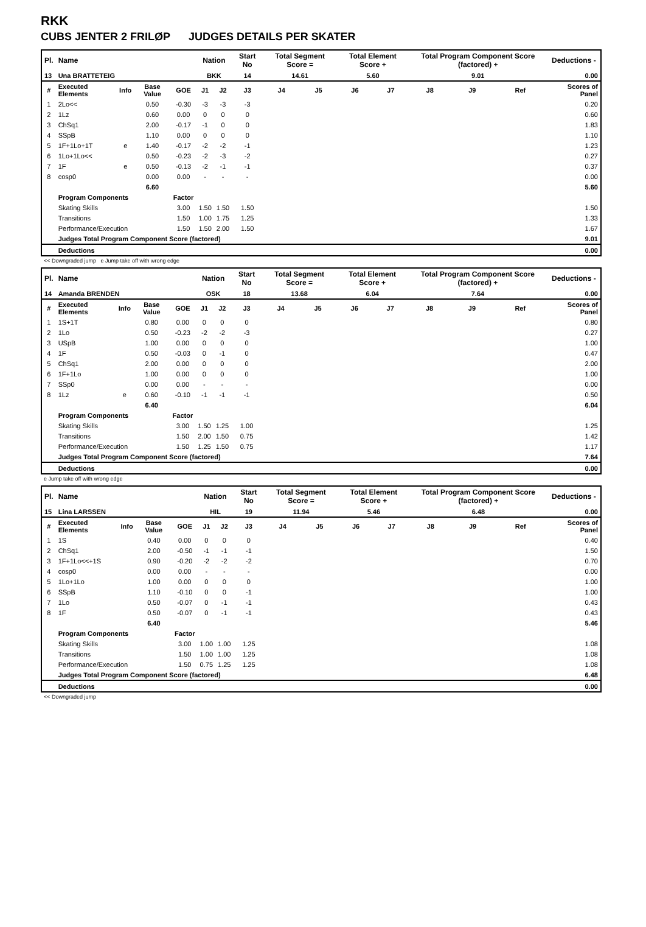RKK
CUBS JENTER 2 FRILØP JUDGES DETAILS PER SKATER
| Pl. | Name | | | | Nation | | Start No | Total Segment Score = | | Total Element Score + | | Total Program Component Score (factored) + | | | Deductions - |
| --- | --- | --- | --- | --- | --- | --- | --- | --- | --- | --- | --- | --- | --- | --- | --- |
| 13 | Una BRATTETEIG | | | | BKK | | 14 | 14.61 | | 5.60 | | 9.01 | | | 0.00 |
| # | Executed Elements | Info | Base Value | GOE | J1 | J2 | J3 | J4 | J5 | J6 | J7 | J8 | J9 | Ref | Scores of Panel |
| 1 | 2Lo<< | | 0.50 | -0.30 | -3 | -3 | -3 | | | | | | | | 0.20 |
| 2 | 1Lz | | 0.60 | 0.00 | 0 | 0 | 0 | | | | | | | | 0.60 |
| 3 | ChSq1 | | 2.00 | -0.17 | -1 | 0 | 0 | | | | | | | | 1.83 |
| 4 | SSpB | | 1.10 | 0.00 | 0 | 0 | 0 | | | | | | | | 1.10 |
| 5 | 1F+1Lo+1T | e | 1.40 | -0.17 | -2 | -2 | -1 | | | | | | | | 1.23 |
| 6 | 1Lo+1Lo<< | | 0.50 | -0.23 | -2 | -3 | -2 | | | | | | | | 0.27 |
| 7 | 1F | e | 0.50 | -0.13 | -2 | -1 | -1 | | | | | | | | 0.37 |
| 8 | cosp0 | | 0.00 | 0.00 | - | - | - | | | | | | | | 0.00 |
| | | | 6.60 | | | | | | | | | | | | 5.60 |
| | Program Components | | | Factor | | | | | | | | | | | |
| | Skating Skills | | | 3.00 | 1.50 | 1.50 | 1.50 | | | | | | | | 1.50 |
| | Transitions | | | 1.50 | 1.00 | 1.75 | 1.25 | | | | | | | | 1.33 |
| | Performance/Execution | | | 1.50 | 1.50 | 2.00 | 1.50 | | | | | | | | 1.67 |
| | Judges Total Program Component Score (factored) | | | | | | | | | | | | | | 9.01 |
| | Deductions | | | | | | | | | | | | | | 0.00 |
<< Downgraded jump e Jump take off with wrong edge
| Pl. | Name | | | | Nation | | Start No | Total Segment Score = | | Total Element Score + | | Total Program Component Score (factored) + | | | Deductions - |
| --- | --- | --- | --- | --- | --- | --- | --- | --- | --- | --- | --- | --- | --- | --- | --- |
| 14 | Amanda BRENDEN | | | | OSK | | 18 | 13.68 | | 6.04 | | 7.64 | | | 0.00 |
| # | Executed Elements | Info | Base Value | GOE | J1 | J2 | J3 | J4 | J5 | J6 | J7 | J8 | J9 | Ref | Scores of Panel |
| 1 | 1S+1T | | 0.80 | 0.00 | 0 | 0 | 0 | | | | | | | | 0.80 |
| 2 | 1Lo | | 0.50 | -0.23 | -2 | -2 | -3 | | | | | | | | 0.27 |
| 3 | USpB | | 1.00 | 0.00 | 0 | 0 | 0 | | | | | | | | 1.00 |
| 4 | 1F | | 0.50 | -0.03 | 0 | -1 | 0 | | | | | | | | 0.47 |
| 5 | ChSq1 | | 2.00 | 0.00 | 0 | 0 | 0 | | | | | | | | 2.00 |
| 6 | 1F+1Lo | | 1.00 | 0.00 | 0 | 0 | 0 | | | | | | | | 1.00 |
| 7 | SSp0 | | 0.00 | 0.00 | - | - | - | | | | | | | | 0.00 |
| 8 | 1Lz | e | 0.60 | -0.10 | -1 | -1 | -1 | | | | | | | | 0.50 |
| | | | 6.40 | | | | | | | | | | | | 6.04 |
| | Program Components | | | Factor | | | | | | | | | | | |
| | Skating Skills | | | 3.00 | 1.50 | 1.25 | 1.00 | | | | | | | | 1.25 |
| | Transitions | | | 1.50 | 2.00 | 1.50 | 0.75 | | | | | | | | 1.42 |
| | Performance/Execution | | | 1.50 | 1.25 | 1.50 | 0.75 | | | | | | | | 1.17 |
| | Judges Total Program Component Score (factored) | | | | | | | | | | | | | | 7.64 |
| | Deductions | | | | | | | | | | | | | | 0.00 |
e Jump take off with wrong edge
| Pl. | Name | | | | Nation | | Start No | Total Segment Score = | | Total Element Score + | | Total Program Component Score (factored) + | | | Deductions - |
| --- | --- | --- | --- | --- | --- | --- | --- | --- | --- | --- | --- | --- | --- | --- | --- |
| 15 | Lina LARSSEN | | | | HIL | | 19 | 11.94 | | 5.46 | | 6.48 | | | 0.00 |
| # | Executed Elements | Info | Base Value | GOE | J1 | J2 | J3 | J4 | J5 | J6 | J7 | J8 | J9 | Ref | Scores of Panel |
| 1 | 1S | | 0.40 | 0.00 | 0 | 0 | 0 | | | | | | | | 0.40 |
| 2 | ChSq1 | | 2.00 | -0.50 | -1 | -1 | -1 | | | | | | | | 1.50 |
| 3 | 1F+1Lo<<+1S | | 0.90 | -0.20 | -2 | -2 | -2 | | | | | | | | 0.70 |
| 4 | cosp0 | | 0.00 | 0.00 | - | - | - | | | | | | | | 0.00 |
| 5 | 1Lo+1Lo | | 1.00 | 0.00 | 0 | 0 | 0 | | | | | | | | 1.00 |
| 6 | SSpB | | 1.10 | -0.10 | 0 | 0 | -1 | | | | | | | | 1.00 |
| 7 | 1Lo | | 0.50 | -0.07 | 0 | -1 | -1 | | | | | | | | 0.43 |
| 8 | 1F | | 0.50 | -0.07 | 0 | -1 | -1 | | | | | | | | 0.43 |
| | | | 6.40 | | | | | | | | | | | | 5.46 |
| | Program Components | | | Factor | | | | | | | | | | | |
| | Skating Skills | | | 3.00 | 1.00 | 1.00 | 1.25 | | | | | | | | 1.08 |
| | Transitions | | | 1.50 | 1.00 | 1.00 | 1.25 | | | | | | | | 1.08 |
| | Performance/Execution | | | 1.50 | 0.75 | 1.25 | 1.25 | | | | | | | | 1.08 |
| | Judges Total Program Component Score (factored) | | | | | | | | | | | | | | 6.48 |
| | Deductions | | | | | | | | | | | | | | 0.00 |
<< Downgraded jump